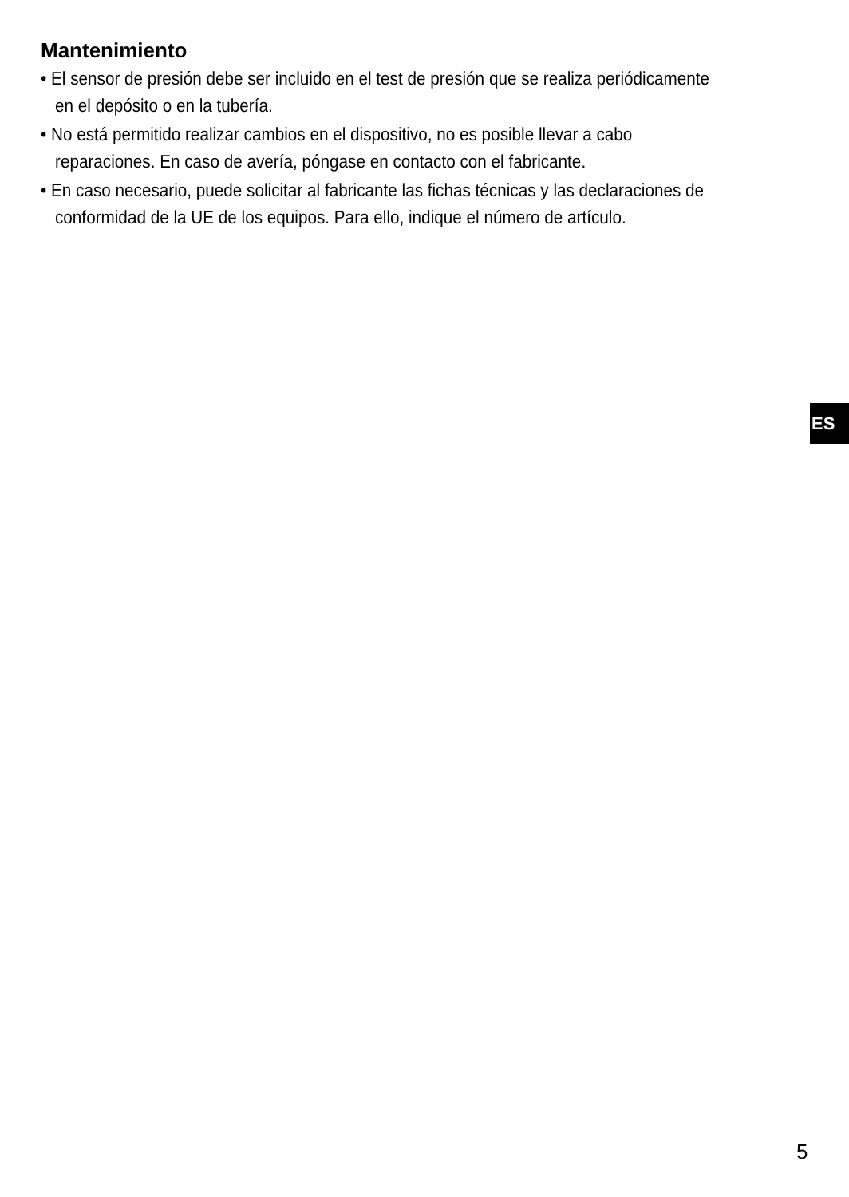Mantenimiento
• El sensor de presión debe ser incluido en el test de presión que se realiza periódicamente en el depósito o en la tubería.
• No está permitido realizar cambios en el dispositivo, no es posible llevar a cabo reparaciones. En caso de avería, póngase en contacto con el fabricante.
• En caso necesario, puede solicitar al fabricante las fichas técnicas y las declaraciones de conformidad de la UE de los equipos. Para ello, indique el número de artículo.
ES
5